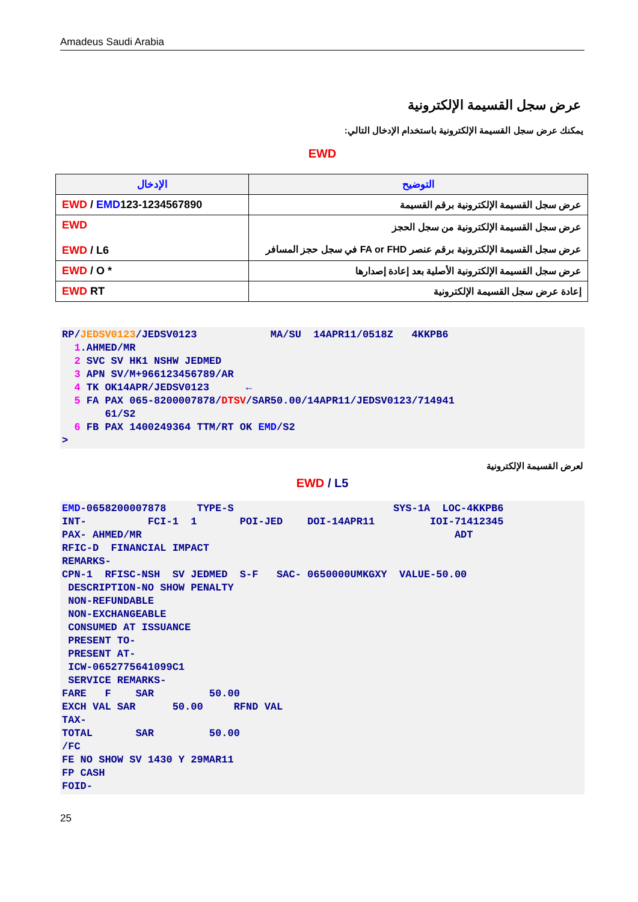Amadeus Saudi Arabia
عرض سجل القسيمة الإلكترونية
يمكنك عرض سجل القسيمة الإلكترونية باستخدام الإدخال التالي:
EWD
| الإدخال | التوضيح |
| --- | --- |
| EWD / EMD 123-1234567890 | عرض سجل القسيمة الإلكترونية برقم القسيمة |
| EWD EWD / L6 | عرض سجل القسيمة الإلكترونية من سجل الحجز عرض سجل القسيمة الإلكترونية برقم عنصر FA or FHD في سجل حجز المسافر |
| EWD / O * | عرض سجل القسيمة الإلكترونية الأصلية بعد إعادة إصدارها |
| EWD RT | إعادة عرض سجل القسيمة الإلكترونية |
RP/JEDSV0123/JEDSV0123            MA/SU  14APR11/0518Z   4KKPB6
  1.AHMED/MR
  2 SVC SV HK1 NSHW JEDMED
  3 APN SV/M+966123456789/AR
  4 TK OK14APR/JEDSV0123      ←
  5 FA PAX 065-8200007878/DTSV/SAR50.00/14APR11/JEDSV0123/714941
       61/S2
  6 FB PAX 1400249364 TTM/RT OK EMD/S2
>
لعرض القسيمة الإلكترونية
EWD / L5
EMD-0658200007878     TYPE-S                          SYS-1A  LOC-4KKPB6
INT-          FCI-1  1       POI-JED    DOI-14APR11         IOI-71412345
PAX- AHMED/MR                                                   ADT
RFIC-D  FINANCIAL IMPACT
REMARKS-
CPN-1  RFISC-NSH  SV JEDMED  S-F   SAC- 0650000UMKGXY  VALUE-50.00
 DESCRIPTION-NO SHOW PENALTY
 NON-REFUNDABLE
 NON-EXCHANGEABLE
 CONSUMED AT ISSUANCE
 PRESENT TO-
 PRESENT AT-
 ICW-0652775641099C1
 SERVICE REMARKS-
FARE   F    SAR         50.00
EXCH VAL SAR      50.00     RFND VAL
TAX-
TOTAL       SAR         50.00
/FC
FE NO SHOW SV 1430 Y 29MAR11
FP CASH
FOID-
25